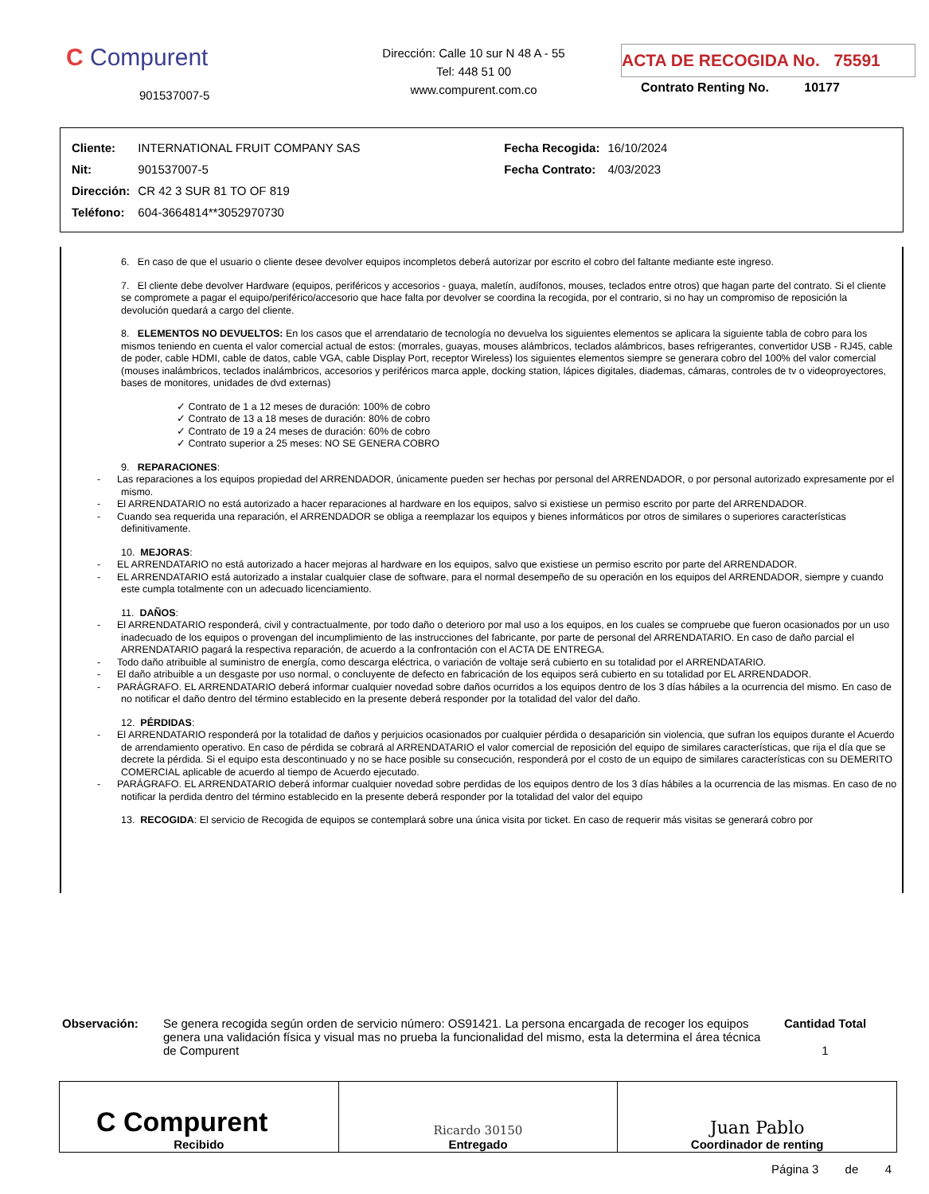C Compurent
901537007-5
Dirección: Calle 10 sur N 48 A - 55
Tel: 448 51 00
www.compurent.com.co
ACTA DE RECOGIDA No. 75591
Contrato Renting No. 10177
| Cliente: | INTERNATIONAL FRUIT COMPANY SAS | Fecha Recogida: | 16/10/2024 |
| Nit: | 901537007-5 | Fecha Contrato: | 4/03/2023 |
| Dirección: | CR 42 3 SUR 81 TO OF 819 | | |
| Teléfono: | 604-3664814**3052970730 | | |
6. En caso de que el usuario o cliente desee devolver equipos incompletos deberá autorizar por escrito el cobro del faltante mediante este ingreso.
7. El cliente debe devolver Hardware (equipos, periféricos y accesorios - guaya, maletín, audífonos, mouses, teclados entre otros) que hagan parte del contrato. Si el cliente se compromete a pagar el equipo/periférico/accesorio que hace falta por devolver se coordina la recogida, por el contrario, si no hay un compromiso de reposición la devolución quedará a cargo del cliente.
8. ELEMENTOS NO DEVUELTOS: En los casos que el arrendatario de tecnología no devuelva los siguientes elementos se aplicara la siguiente tabla de cobro para los mismos teniendo en cuenta el valor comercial actual de estos: (morrales, guayas, mouses alámbricos, teclados alámbricos, bases refrigerantes, convertidor USB - RJ45, cable de poder, cable HDMI, cable de datos, cable VGA, cable Display Port, receptor Wireless) los siguientes elementos siempre se generara cobro del 100% del valor comercial (mouses inalámbricos, teclados inalámbricos, accesorios y periféricos marca apple, docking station, lápices digitales, diademas, cámaras, controles de tv o videoproyectores, bases de monitores, unidades de dvd externas)
✓ Contrato de 1 a 12 meses de duración: 100% de cobro
✓ Contrato de 13 a 18 meses de duración: 80% de cobro
✓ Contrato de 19 a 24 meses de duración: 60% de cobro
✓ Contrato superior a 25 meses: NO SE GENERA COBRO
9. REPARACIONES:
- Las reparaciones a los equipos propiedad del ARRENDADOR, únicamente pueden ser hechas por personal del ARRENDADOR, o por personal autorizado expresamente por el mismo.
- El ARRENDATARIO no está autorizado a hacer reparaciones al hardware en los equipos, salvo si existiese un permiso escrito por parte del ARRENDADOR.
- Cuando sea requerida una reparación, el ARRENDADOR se obliga a reemplazar los equipos y bienes informáticos por otros de similares o superiores características definitivamente.
10. MEJORAS:
- EL ARRENDATARIO no está autorizado a hacer mejoras al hardware en los equipos, salvo que existiese un permiso escrito por parte del ARRENDADOR.
- EL ARRENDATARIO está autorizado a instalar cualquier clase de software, para el normal desempeño de su operación en los equipos del ARRENDADOR, siempre y cuando este cumpla totalmente con un adecuado licenciamiento.
11. DAÑOS:
- El ARRENDATARIO responderá, civil y contractualmente, por todo daño o deterioro por mal uso a los equipos, en los cuales se compruebe que fueron ocasionados por un uso inadecuado de los equipos o provengan del incumplimiento de las instrucciones del fabricante, por parte de personal del ARRENDATARIO. En caso de daño parcial el ARRENDATARIO pagará la respectiva reparación, de acuerdo a la confrontación con el ACTA DE ENTREGA.
- Todo daño atribuible al suministro de energía, como descarga eléctrica, o variación de voltaje será cubierto en su totalidad por el ARRENDATARIO.
- El daño atribuible a un desgaste por uso normal, o concluyente de defecto en fabricación de los equipos será cubierto en su totalidad por EL ARRENDADOR.
- PARÁGRAFO. EL ARRENDATARIO deberá informar cualquier novedad sobre daños ocurridos a los equipos dentro de los 3 días hábiles a la ocurrencia del mismo. En caso de no notificar el daño dentro del término establecido en la presente deberá responder por la totalidad del valor del daño.
12. PÉRDIDAS:
- El ARRENDATARIO responderá por la totalidad de daños y perjuicios ocasionados por cualquier pérdida o desaparición sin violencia, que sufran los equipos durante el Acuerdo de arrendamiento operativo. En caso de pérdida se cobrará al ARRENDATARIO el valor comercial de reposición del equipo de similares características, que rija el día que se decrete la pérdida. Si el equipo esta descontinuado y no se hace posible su consecución, responderá por el costo de un equipo de similares características con su DEMERITO COMERCIAL aplicable de acuerdo al tiempo de Acuerdo ejecutado.
- PARÁGRAFO. EL ARRENDATARIO deberá informar cualquier novedad sobre perdidas de los equipos dentro de los 3 días hábiles a la ocurrencia de las mismas. En caso de no notificar la perdida dentro del término establecido en la presente deberá responder por la totalidad del valor del equipo
13. RECOGIDA: El servicio de Recogida de equipos se contemplará sobre una única visita por ticket. En caso de requerir más visitas se generará cobro por
Observación: Se genera recogida según orden de servicio número: OS91421. La persona encargada de recoger los equipos genera una validación física y visual mas no prueba la funcionalidad del mismo, esta la determina el área técnica de Compurent
Cantidad Total
1
| C Compurent Recibido | Ricardo 30150 Entregado | Juan Pablo Coordinador de renting |
Página 3 de 4